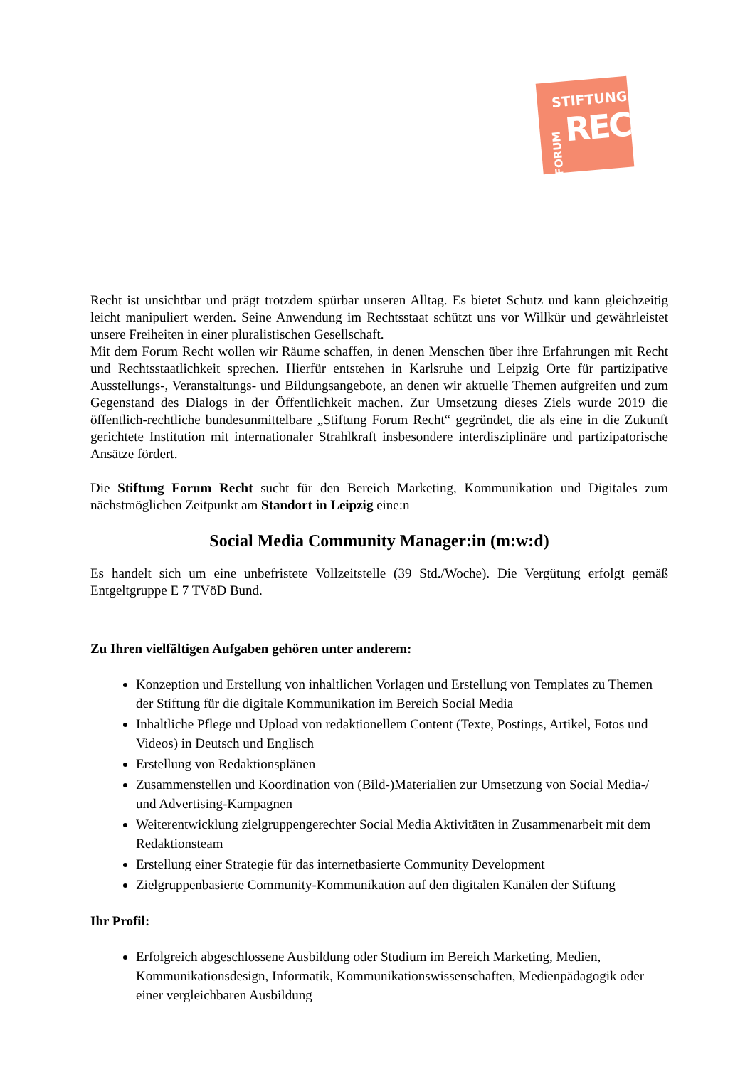STIFTUNG
RECHT
FORUM
Recht ist unsichtbar und prägt trotzdem spürbar unseren Alltag. Es bietet Schutz und kann gleichzeitig leicht manipuliert werden. Seine Anwendung im Rechtsstaat schützt uns vor Willkür und gewährleistet unsere Freiheiten in einer pluralistischen Gesellschaft.
Mit dem Forum Recht wollen wir Räume schaffen, in denen Menschen über ihre Erfahrungen mit Recht und Rechtsstaatlichkeit sprechen. Hierfür entstehen in Karlsruhe und Leipzig Orte für partizipative Ausstellungs-, Veranstaltungs- und Bildungsangebote, an denen wir aktuelle Themen aufgreifen und zum Gegenstand des Dialogs in der Öffentlichkeit machen. Zur Umsetzung dieses Ziels wurde 2019 die öffentlich-rechtliche bundesunmittelbare „Stiftung Forum Recht“ gegründet, die als eine in die Zukunft gerichtete Institution mit internationaler Strahlkraft insbesondere interdisziplinäre und partizipatorische Ansätze fördert.
Die Stiftung Forum Recht sucht für den Bereich Marketing, Kommunikation und Digitales zum nächstmöglichen Zeitpunkt am Standort in Leipzig eine:n
Social Media Community Manager:in (m:w:d)
Es handelt sich um eine unbefristete Vollzeitstelle (39 Std./Woche). Die Vergütung erfolgt gemäß Entgeltgruppe E 7 TVöD Bund.
Zu Ihren vielfältigen Aufgaben gehören unter anderem:
Konzeption und Erstellung von inhaltlichen Vorlagen und Erstellung von Templates zu Themen der Stiftung für die digitale Kommunikation im Bereich Social Media
Inhaltliche Pflege und Upload von redaktionellem Content (Texte, Postings, Artikel, Fotos und Videos) in Deutsch und Englisch
Erstellung von Redaktionsplänen
Zusammenstellen und Koordination von (Bild-)Materialien zur Umsetzung von Social Media-/ und Advertising-Kampagnen
Weiterentwicklung zielgruppengerechter Social Media Aktivitäten in Zusammenarbeit mit dem Redaktionsteam
Erstellung einer Strategie für das internetbasierte Community Development
Zielgruppenbasierte Community-Kommunikation auf den digitalen Kanälen der Stiftung
Ihr Profil:
Erfolgreich abgeschlossene Ausbildung oder Studium im Bereich Marketing, Medien, Kommunikationsdesign, Informatik, Kommunikationswissenschaften, Medienpädagogik oder einer vergleichbaren Ausbildung